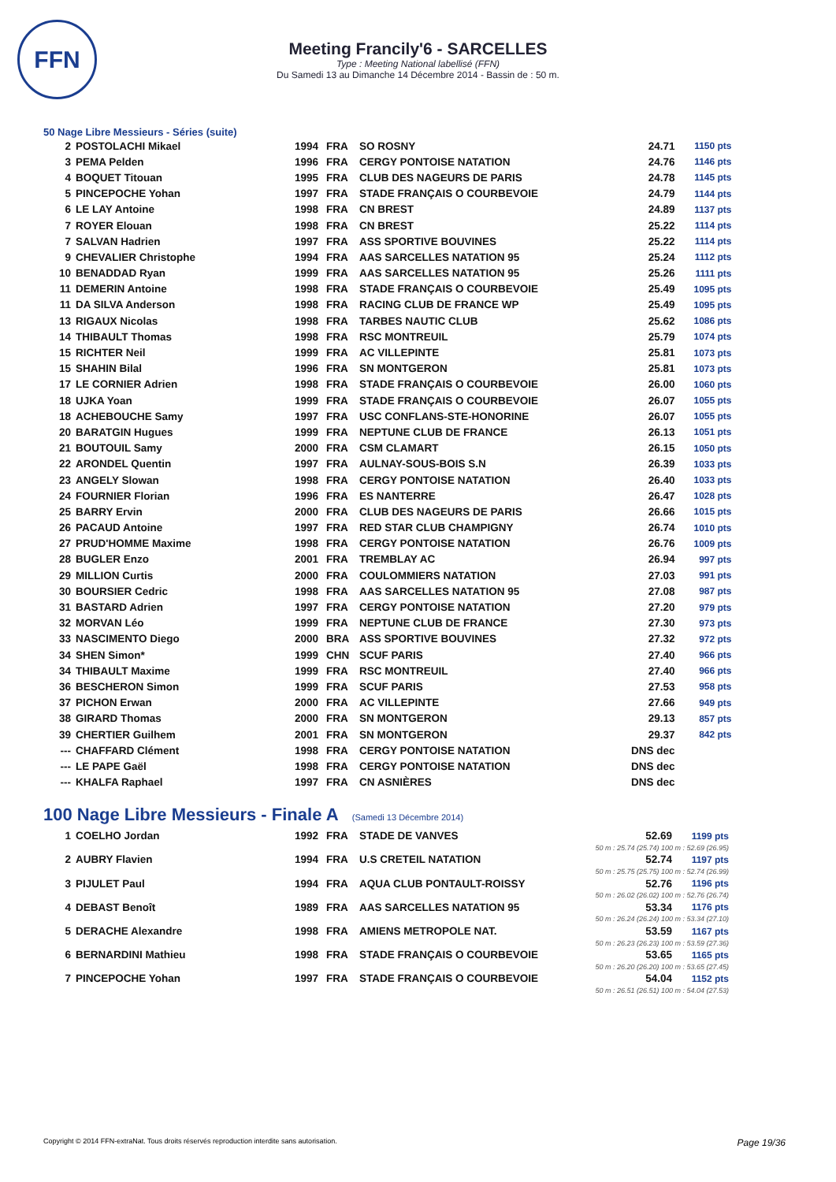FFN
Meeting Francily'6 - SARCELLES
Type : Meeting National labellisé (FFN)
Du Samedi 13 au Dimanche 14 Décembre 2014 - Bassin de : 50 m.
50 Nage Libre Messieurs - Séries (suite)
| 2 | POSTOLACHI Mikael | 1994 | FRA | SO ROSNY | 24.71 | 1150 pts |
| 3 | PEMA Pelden | 1996 | FRA | CERGY PONTOISE NATATION | 24.76 | 1146 pts |
| 4 | BOQUET Titouan | 1995 | FRA | CLUB DES NAGEURS DE PARIS | 24.78 | 1145 pts |
| 5 | PINCEPOCHE Yohan | 1997 | FRA | STADE FRANÇAIS O COURBEVOIE | 24.79 | 1144 pts |
| 6 | LE LAY Antoine | 1998 | FRA | CN BREST | 24.89 | 1137 pts |
| 7 | ROYER Elouan | 1998 | FRA | CN BREST | 25.22 | 1114 pts |
| 7 | SALVAN Hadrien | 1997 | FRA | ASS SPORTIVE BOUVINES | 25.22 | 1114 pts |
| 9 | CHEVALIER Christophe | 1994 | FRA | AAS SARCELLES NATATION 95 | 25.24 | 1112 pts |
| 10 | BENADDAD Ryan | 1999 | FRA | AAS SARCELLES NATATION 95 | 25.26 | 1111 pts |
| 11 | DEMERIN Antoine | 1998 | FRA | STADE FRANÇAIS O COURBEVOIE | 25.49 | 1095 pts |
| 11 | DA SILVA Anderson | 1998 | FRA | RACING CLUB DE FRANCE WP | 25.49 | 1095 pts |
| 13 | RIGAUX Nicolas | 1998 | FRA | TARBES NAUTIC CLUB | 25.62 | 1086 pts |
| 14 | THIBAULT Thomas | 1998 | FRA | RSC MONTREUIL | 25.79 | 1074 pts |
| 15 | RICHTER Neil | 1999 | FRA | AC VILLEPINTE | 25.81 | 1073 pts |
| 15 | SHAHIN Bilal | 1996 | FRA | SN MONTGERON | 25.81 | 1073 pts |
| 17 | LE CORNIER Adrien | 1998 | FRA | STADE FRANÇAIS O COURBEVOIE | 26.00 | 1060 pts |
| 18 | UJKA Yoan | 1999 | FRA | STADE FRANÇAIS O COURBEVOIE | 26.07 | 1055 pts |
| 18 | ACHEBOUCHE Samy | 1997 | FRA | USC CONFLANS-STE-HONORINE | 26.07 | 1055 pts |
| 20 | BARATGIN Hugues | 1999 | FRA | NEPTUNE CLUB DE FRANCE | 26.13 | 1051 pts |
| 21 | BOUTOUIL Samy | 2000 | FRA | CSM CLAMART | 26.15 | 1050 pts |
| 22 | ARONDEL Quentin | 1997 | FRA | AULNAY-SOUS-BOIS S.N | 26.39 | 1033 pts |
| 23 | ANGELY Slowan | 1998 | FRA | CERGY PONTOISE NATATION | 26.40 | 1033 pts |
| 24 | FOURNIER Florian | 1996 | FRA | ES NANTERRE | 26.47 | 1028 pts |
| 25 | BARRY Ervin | 2000 | FRA | CLUB DES NAGEURS DE PARIS | 26.66 | 1015 pts |
| 26 | PACAUD Antoine | 1997 | FRA | RED STAR CLUB CHAMPIGNY | 26.74 | 1010 pts |
| 27 | PRUD'HOMME Maxime | 1998 | FRA | CERGY PONTOISE NATATION | 26.76 | 1009 pts |
| 28 | BUGLER Enzo | 2001 | FRA | TREMBLAY AC | 26.94 | 997 pts |
| 29 | MILLION Curtis | 2000 | FRA | COULOMMIERS NATATION | 27.03 | 991 pts |
| 30 | BOURSIER Cedric | 1998 | FRA | AAS SARCELLES NATATION 95 | 27.08 | 987 pts |
| 31 | BASTARD Adrien | 1997 | FRA | CERGY PONTOISE NATATION | 27.20 | 979 pts |
| 32 | MORVAN Léo | 1999 | FRA | NEPTUNE CLUB DE FRANCE | 27.30 | 973 pts |
| 33 | NASCIMENTO Diego | 2000 | BRA | ASS SPORTIVE BOUVINES | 27.32 | 972 pts |
| 34 | SHEN Simon* | 1999 | CHN | SCUF PARIS | 27.40 | 966 pts |
| 34 | THIBAULT Maxime | 1999 | FRA | RSC MONTREUIL | 27.40 | 966 pts |
| 36 | BESCHERON Simon | 1999 | FRA | SCUF PARIS | 27.53 | 958 pts |
| 37 | PICHON Erwan | 2000 | FRA | AC VILLEPINTE | 27.66 | 949 pts |
| 38 | GIRARD Thomas | 2000 | FRA | SN MONTGERON | 29.13 | 857 pts |
| 39 | CHERTIER Guilhem | 2001 | FRA | SN MONTGERON | 29.37 | 842 pts |
| --- | CHAFFARD Clément | 1998 | FRA | CERGY PONTOISE NATATION | DNS dec | |
| --- | LE PAPE Gaël | 1998 | FRA | CERGY PONTOISE NATATION | DNS dec | |
| --- | KHALFA Raphael | 1997 | FRA | CN ASNIÈRES | DNS dec | |
100 Nage Libre Messieurs - Finale A (Samedi 13 Décembre 2014)
| 1 | COELHO Jordan | 1992 | FRA | STADE DE VANVES | 52.69 | 1199 pts |
| 50 m : 25.74 (25.74) 100 m : 52.69 (26.95) | | | | | | |
| 2 | AUBRY Flavien | 1994 | FRA | U.S CRETEIL NATATION | 52.74 | 1197 pts |
| 50 m : 25.75 (25.75) 100 m : 52.74 (26.99) | | | | | | |
| 3 | PIJULET Paul | 1994 | FRA | AQUA CLUB PONTAULT-ROISSY | 52.76 | 1196 pts |
| 50 m : 26.02 (26.02) 100 m : 52.76 (26.74) | | | | | | |
| 4 | DEBAST Benoît | 1989 | FRA | AAS SARCELLES NATATION 95 | 53.34 | 1176 pts |
| 50 m : 26.24 (26.24) 100 m : 53.34 (27.10) | | | | | | |
| 5 | DERACHE Alexandre | 1998 | FRA | AMIENS METROPOLE NAT. | 53.59 | 1167 pts |
| 50 m : 26.23 (26.23) 100 m : 53.59 (27.36) | | | | | | |
| 6 | BERNARDINI Mathieu | 1998 | FRA | STADE FRANÇAIS O COURBEVOIE | 53.65 | 1165 pts |
| 50 m : 26.20 (26.20) 100 m : 53.65 (27.45) | | | | | | |
| 7 | PINCEPOCHE Yohan | 1997 | FRA | STADE FRANÇAIS O COURBEVOIE | 54.04 | 1152 pts |
| 50 m : 26.51 (26.51) 100 m : 54.04 (27.53) | | | | | | |
Copyright © 2014 FFN-extraNat. Tous droits réservés reproduction interdite sans autorisation. Page 19/36